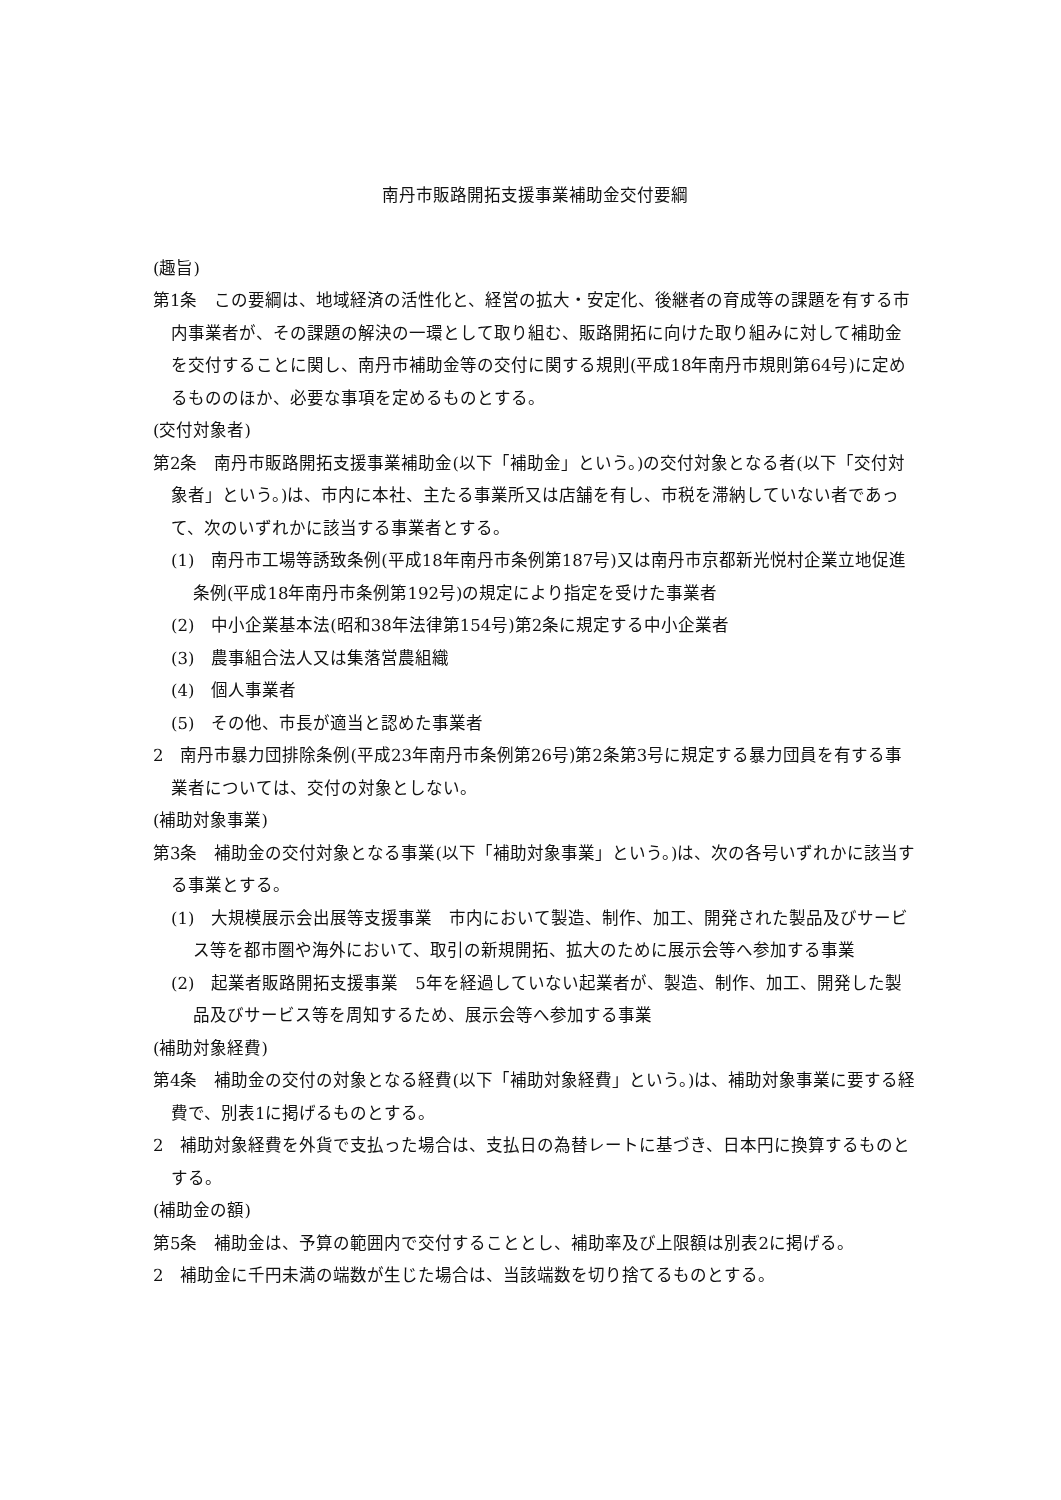南丹市販路開拓支援事業補助金交付要綱
(趣旨)
第1条　この要綱は、地域経済の活性化と、経営の拡大・安定化、後継者の育成等の課題を有する市内事業者が、その課題の解決の一環として取り組む、販路開拓に向けた取り組みに対して補助金を交付することに関し、南丹市補助金等の交付に関する規則(平成18年南丹市規則第64号)に定めるもののほか、必要な事項を定めるものとする。
(交付対象者)
第2条　南丹市販路開拓支援事業補助金(以下「補助金」という。)の交付対象となる者(以下「交付対象者」という。)は、市内に本社、主たる事業所又は店舗を有し、市税を滞納していない者であって、次のいずれかに該当する事業者とする。
(1)　南丹市工場等誘致条例(平成18年南丹市条例第187号)又は南丹市京都新光悦村企業立地促進条例(平成18年南丹市条例第192号)の規定により指定を受けた事業者
(2)　中小企業基本法(昭和38年法律第154号)第2条に規定する中小企業者
(3)　農事組合法人又は集落営農組織
(4)　個人事業者
(5)　その他、市長が適当と認めた事業者
2　南丹市暴力団排除条例(平成23年南丹市条例第26号)第2条第3号に規定する暴力団員を有する事業者については、交付の対象としない。
(補助対象事業)
第3条　補助金の交付対象となる事業(以下「補助対象事業」という。)は、次の各号いずれかに該当する事業とする。
(1)　大規模展示会出展等支援事業　市内において製造、制作、加工、開発された製品及びサービス等を都市圏や海外において、取引の新規開拓、拡大のために展示会等へ参加する事業
(2)　起業者販路開拓支援事業　5年を経過していない起業者が、製造、制作、加工、開発した製品及びサービス等を周知するため、展示会等へ参加する事業
(補助対象経費)
第4条　補助金の交付の対象となる経費(以下「補助対象経費」という。)は、補助対象事業に要する経費で、別表1に掲げるものとする。
2　補助対象経費を外貨で支払った場合は、支払日の為替レートに基づき、日本円に換算するものとする。
(補助金の額)
第5条　補助金は、予算の範囲内で交付することとし、補助率及び上限額は別表2に掲げる。
2　補助金に千円未満の端数が生じた場合は、当該端数を切り捨てるものとする。